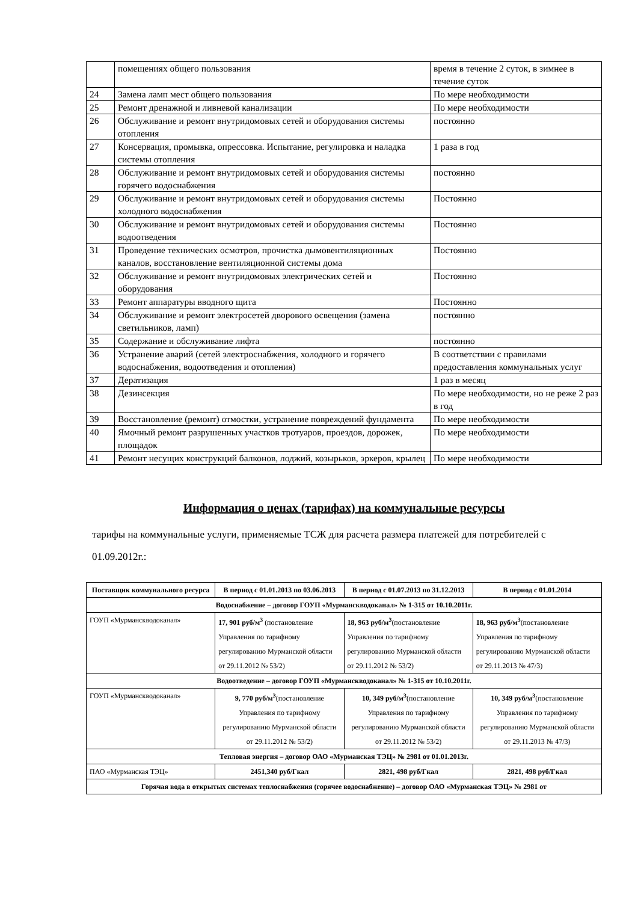| | помещениях общего пользования | время в течение 2 суток, в зимнее в течение суток |
| 24 | Замена ламп мест общего пользования | По мере необходимости |
| 25 | Ремонт дренажной и ливневой канализации | По мере необходимости |
| 26 | Обслуживание и ремонт внутридомовых сетей и оборудования системы отопления | постоянно |
| 27 | Консервация, промывка, опрессовка. Испытание, регулировка и наладка системы отопления | 1 раза в год |
| 28 | Обслуживание и ремонт внутридомовых сетей и оборудования системы горячего водоснабжения | постоянно |
| 29 | Обслуживание и ремонт внутридомовых сетей и оборудования системы холодного водоснабжения | Постоянно |
| 30 | Обслуживание и ремонт внутридомовых сетей и оборудования системы водоотведения | Постоянно |
| 31 | Проведение технических осмотров, прочистка дымовентиляционных каналов, восстановление вентиляционной системы дома | Постоянно |
| 32 | Обслуживание и ремонт внутридомовых электрических сетей и оборудования | Постоянно |
| 33 | Ремонт аппаратуры вводного щита | Постоянно |
| 34 | Обслуживание и ремонт электросетей дворового освещения (замена светильников, ламп) | постоянно |
| 35 | Содержание и обслуживание лифта | постоянно |
| 36 | Устранение аварий (сетей электроснабжения, холодного и горячего водоснабжения, водоотведения и отопления) | В соответствии с правилами предоставления коммунальных услуг |
| 37 | Дератизация | 1 раз в месяц |
| 38 | Дезинсекция | По мере необходимости, но не реже 2 раз в год |
| 39 | Восстановление (ремонт) отмостки, устранение повреждений фундамента | По мере необходимости |
| 40 | Ямочный ремонт разрушенных участков тротуаров, проездов, дорожек, площадок | По мере необходимости |
| 41 | Ремонт несущих конструкций балконов, лоджий, козырьков, эркеров, крылец | По мере необходимости |
Информация о ценах (тарифах) на коммунальные ресурсы
тарифы на коммунальные услуги, применяемые ТСЖ для расчета размера платежей для потребителей с 01.09.2012г.:
| Поставщик коммунального ресурса | В период с 01.01.2013 по 03.06.2013 | В период с 01.07.2013 по 31.12.2013 | В период с 01.01.2014 |
| --- | --- | --- | --- |
| Водоснабжение – договор ГОУП «Мурманскводоканал» № 1-315 от 10.10.2011г. | | | |
| ГОУП «Мурманскводоканал» | 17, 901 руб/м<sup>3</sup> (постановление Управления по тарифному регулированию Мурманской области от 29.11.2012 № 53/2) | 18, 963 руб/м<sup>3</sup> (постановление Управления по тарифному регулированию Мурманской области от 29.11.2012 № 53/2) | 18, 963 руб/м<sup>3</sup> (постановление Управления по тарифному регулированию Мурманской области от 29.11.2013 № 47/3) |
| Водоотведение – договор ГОУП «Мурманскводоканал» № 1-315 от 10.10.2011г. | | | |
| ГОУП «Мурманскводоканал» | 9, 770 руб/м<sup>3</sup> (постановление Управления по тарифному регулированию Мурманской области от 29.11.2012 № 53/2) | 10, 349 руб/м<sup>3</sup> (постановление Управления по тарифному регулированию Мурманской области от 29.11.2012 № 53/2) | 10, 349 руб/м<sup>3</sup> (постановление Управления по тарифному регулированию Мурманской области от 29.11.2013 № 47/3) |
| Тепловая энергия – договор ОАО «Мурманская ТЭЦ» № 2981 от 01.01.2013г. | | | |
| ПАО «Мурманская ТЭЦ» | 2451,340 руб/Гкал | 2821, 498 руб/Гкал | 2821, 498 руб/Гкал |
| Горячая вода в открытых системах теплоснабжения (горячее водоснабжение) – договор ОАО «Мурманская ТЭЦ» № 2981 от | | | |